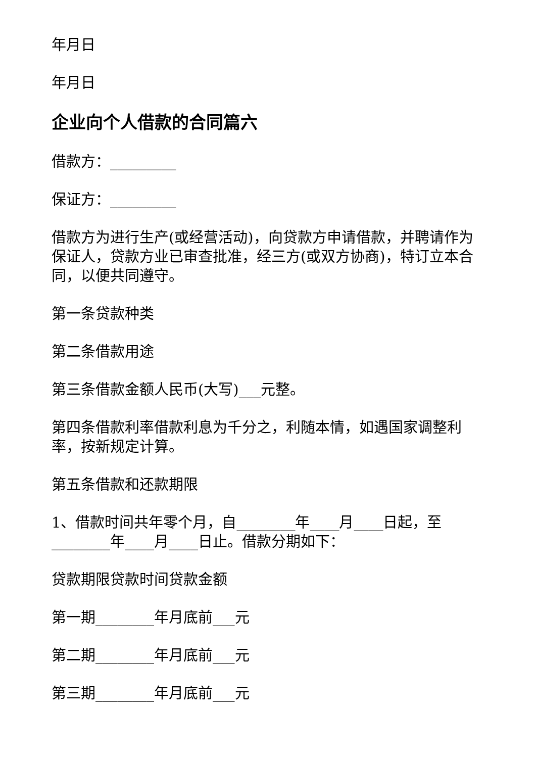年月日
年月日
企业向个人借款的合同篇六
借款方：_________
保证方：_________
借款方为进行生产(或经营活动)，向贷款方申请借款，并聘请作为保证人，贷款方业已审查批准，经三方(或双方协商)，特订立本合同，以便共同遵守。
第一条贷款种类
第二条借款用途
第三条借款金额人民币(大写)___元整。
第四条借款利率借款利息为千分之，利随本情，如遇国家调整利率，按新规定计算。
第五条借款和还款期限
1、借款时间共年零个月，自________年____月____日起，至________年____月____日止。借款分期如下：
贷款期限贷款时间贷款金额
第一期________年月底前___元
第二期________年月底前___元
第三期________年月底前___元